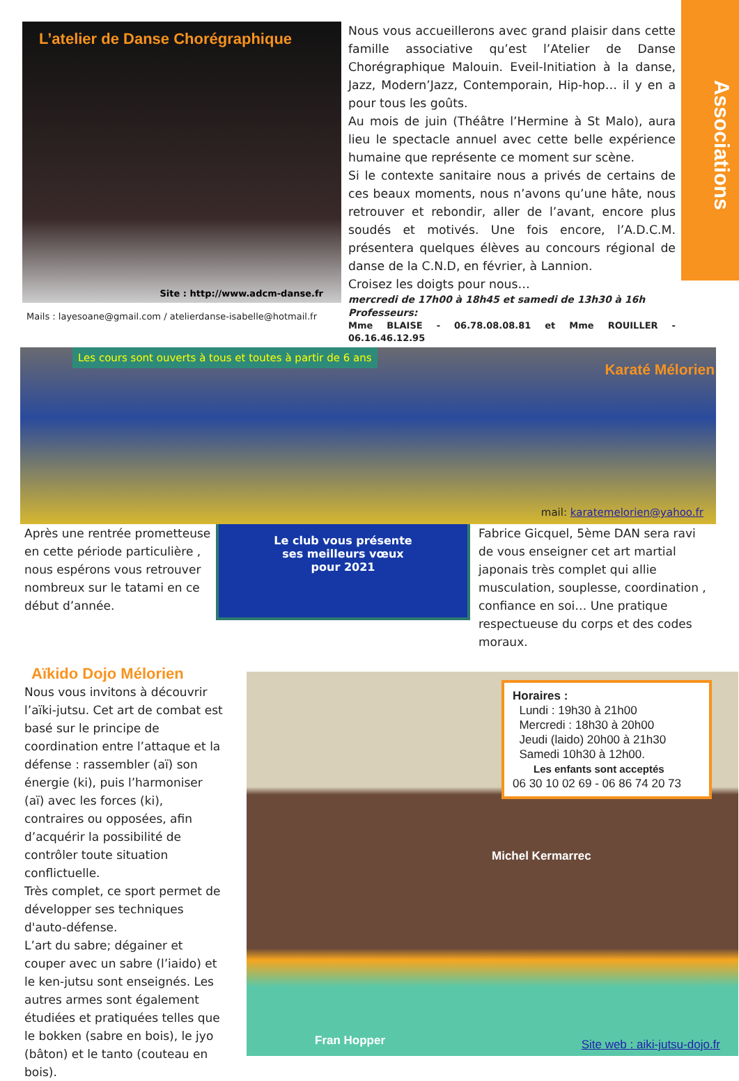Associations
L’atelier de Danse Chorégraphique
Site : http://www.adcm-danse.fr
Mails : layesoane@gmail.com / atelierdanse-isabelle@hotmail.fr
Nous vous accueillerons avec grand plaisir dans cette famille associative qu’est l’Atelier de Danse Chorégraphique Malouin. Eveil-Initiation à la danse, Jazz, Modern’Jazz, Contemporain, Hip-hop… il y en a pour tous les goûts.
Au mois de juin (Théâtre l’Hermine à St Malo), aura lieu le spectacle annuel avec cette belle expérience humaine que représente ce moment sur scène.
Si le contexte sanitaire nous a privés de certains de ces beaux moments, nous n’avons qu’une hâte, nous retrouver et rebondir, aller de l’avant, encore plus soudés et motivés. Une fois encore, l’A.D.C.M. présentera quelques élèves au concours régional de danse de la C.N.D, en février, à Lannion.
Croisez les doigts pour nous…
mercredi de 17h00 à 18h45 et samedi de 13h30 à 16h
Professeurs:
Mme BLAISE - 06.78.08.08.81 et Mme ROUILLER - 06.16.46.12.95
Les cours sont ouverts à tous et toutes à partir de 6 ans
Karaté Mélorien
mail: karatemelorien@yahoo.fr
Après une rentrée prometteuse en cette période particulière , nous espérons vous retrouver nombreux sur le tatami en ce début d’année.
Le club vous présente
ses meilleurs vœux
pour 2021
Fabrice Gicquel, 5ème DAN sera ravi de vous enseigner cet art martial japonais très complet qui allie musculation, souplesse, coordination , confiance en soi… Une pratique respectueuse du corps et des codes moraux.
Aïkido Dojo Mélorien
Nous vous invitons à découvrir l’aïki-jutsu. Cet art de combat est basé sur le principe de coordination entre l’attaque et la défense : rassembler (aï) son énergie (ki), puis l’harmoniser (aï) avec les forces (ki), contraires ou opposées, afin d’acquérir la possibilité de contrôler toute situation conflictuelle.
Très complet, ce sport permet de développer ses techniques d'auto-défense.
L’art du sabre; dégainer et couper avec un sabre (l’iaido) et le ken-jutsu sont enseignés. Les autres armes sont également étudiées et pratiquées telles que le bokken (sabre en bois), le jyo (bâton) et le tanto (couteau en bois).
Horaires :
Lundi : 19h30 à 21h00
Mercredi : 18h30 à 20h00
Jeudi (laido) 20h00 à 21h30
Samedi 10h30 à 12h00.
Les enfants sont acceptés
06 30 10 02 69 - 06 86 74 20 73
Michel Kermarrec
Fran Hopper Site web : aiki-jutsu-dojo.fr